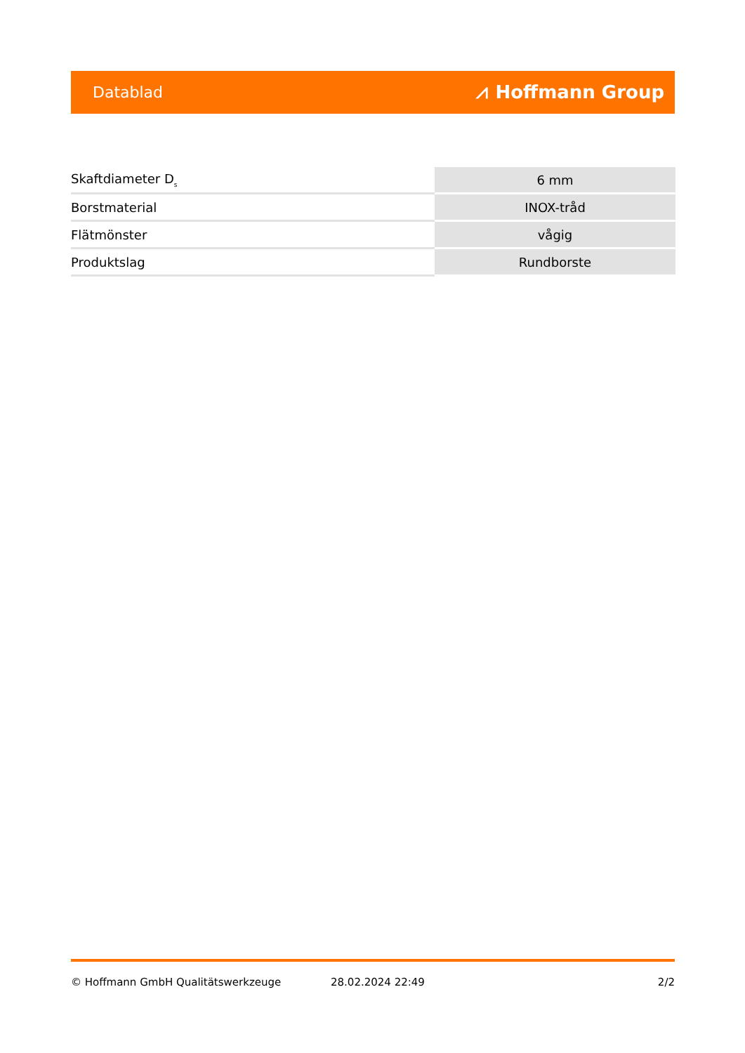Datablad ⩘ Hoffmann Group
| Skaftdiameter D<sub>s</sub> | 6 mm |
| Borstmaterial | INOX-tråd |
| Flätmönster | vågig |
| Produktslag | Rundborste |
© Hoffmann GmbH Qualitätswerkzeuge 28.02.2024 22:49 2/2